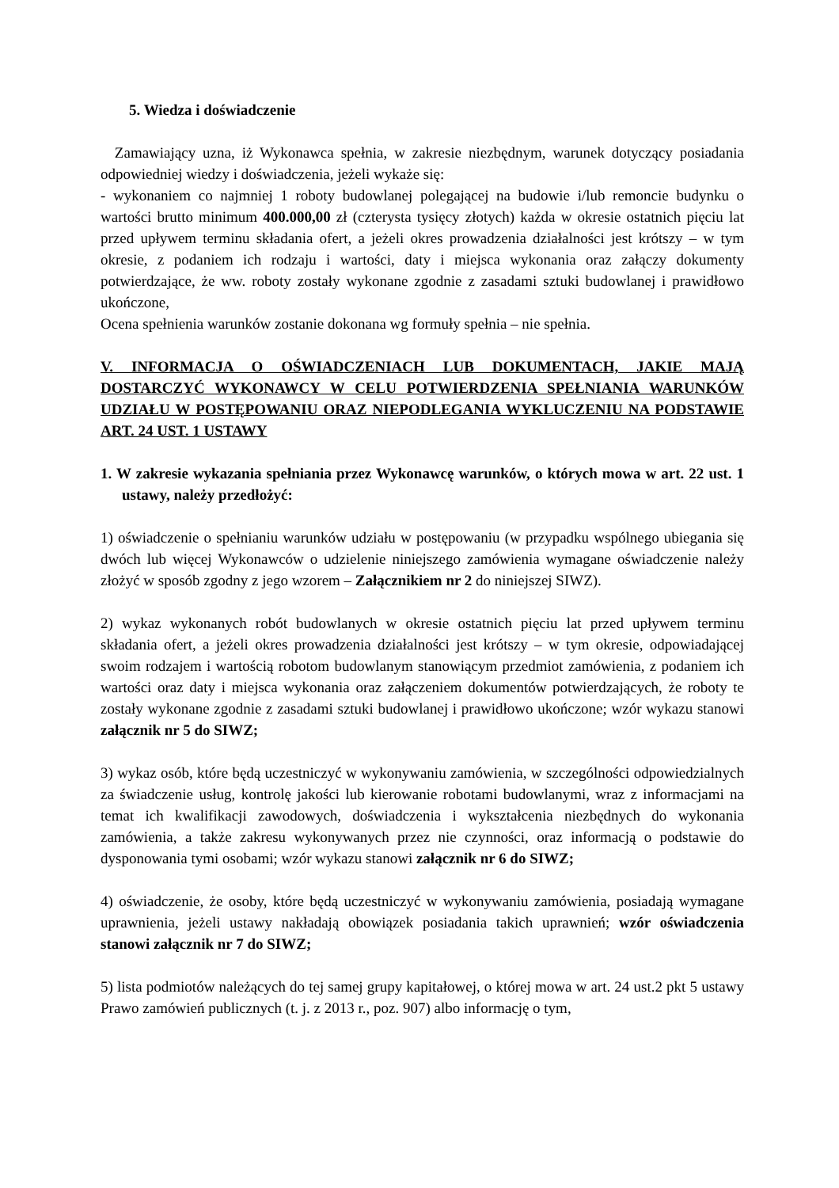5. Wiedza i doświadczenie
Zamawiający uzna, iż Wykonawca spełnia, w zakresie niezbędnym, warunek dotyczący posiadania odpowiedniej wiedzy i doświadczenia, jeżeli wykaże się:
- wykonaniem co najmniej 1 roboty budowlanej polegającej na budowie i/lub remoncie budynku o wartości brutto minimum 400.000,00 zł (czterysta tysięcy złotych) każda w okresie ostatnich pięciu lat przed upływem terminu składania ofert, a jeżeli okres prowadzenia działalności jest krótszy – w tym okresie, z podaniem ich rodzaju i wartości, daty i miejsca wykonania oraz załączy dokumenty potwierdzające, że ww. roboty zostały wykonane zgodnie z zasadami sztuki budowlanej i prawidłowo ukończone,
Ocena spełnienia warunków zostanie dokonana wg formuły spełnia – nie spełnia.
V. INFORMACJA O OŚWIADCZENIACH LUB DOKUMENTACH, JAKIE MAJĄ DOSTARCZYĆ WYKONAWCY W CELU POTWIERDZENIA SPEŁNIANIA WARUNKÓW UDZIAŁU W POSTĘPOWANIU ORAZ NIEPODLEGANIA WYKLUCZENIU NA PODSTAWIE ART. 24 UST. 1 USTAWY
1. W zakresie wykazania spełniania przez Wykonawcę warunków, o których mowa w art. 22 ust. 1 ustawy, należy przedłożyć:
1) oświadczenie o spełnianiu warunków udziału w postępowaniu (w przypadku wspólnego ubiegania się dwóch lub więcej Wykonawców o udzielenie niniejszego zamówienia wymagane oświadczenie należy złożyć w sposób zgodny z jego wzorem – Załącznikiem nr 2 do niniejszej SIWZ).
2) wykaz wykonanych robót budowlanych w okresie ostatnich pięciu lat przed upływem terminu składania ofert, a jeżeli okres prowadzenia działalności jest krótszy – w tym okresie, odpowiadającej swoim rodzajem i wartością robotom budowlanym stanowiącym przedmiot zamówienia, z podaniem ich wartości oraz daty i miejsca wykonania oraz załączeniem dokumentów potwierdzających, że roboty te zostały wykonane zgodnie z zasadami sztuki budowlanej i prawidłowo ukończone; wzór wykazu stanowi załącznik nr 5 do SIWZ;
3) wykaz osób, które będą uczestniczyć w wykonywaniu zamówienia, w szczególności odpowiedzialnych za świadczenie usług, kontrolę jakości lub kierowanie robotami budowlanymi, wraz z informacjami na temat ich kwalifikacji zawodowych, doświadczenia i wykształcenia niezbędnych do wykonania zamówienia, a także zakresu wykonywanych przez nie czynności, oraz informacją o podstawie do dysponowania tymi osobami; wzór wykazu stanowi załącznik nr 6 do SIWZ;
4) oświadczenie, że osoby, które będą uczestniczyć w wykonywaniu zamówienia, posiadają wymagane uprawnienia, jeżeli ustawy nakładają obowiązek posiadania takich uprawnień; wzór oświadczenia stanowi załącznik nr 7 do SIWZ;
5) lista podmiotów należących do tej samej grupy kapitałowej, o której mowa w art. 24 ust.2 pkt 5 ustawy Prawo zamówień publicznych (t. j. z 2013 r., poz. 907) albo informację o tym,